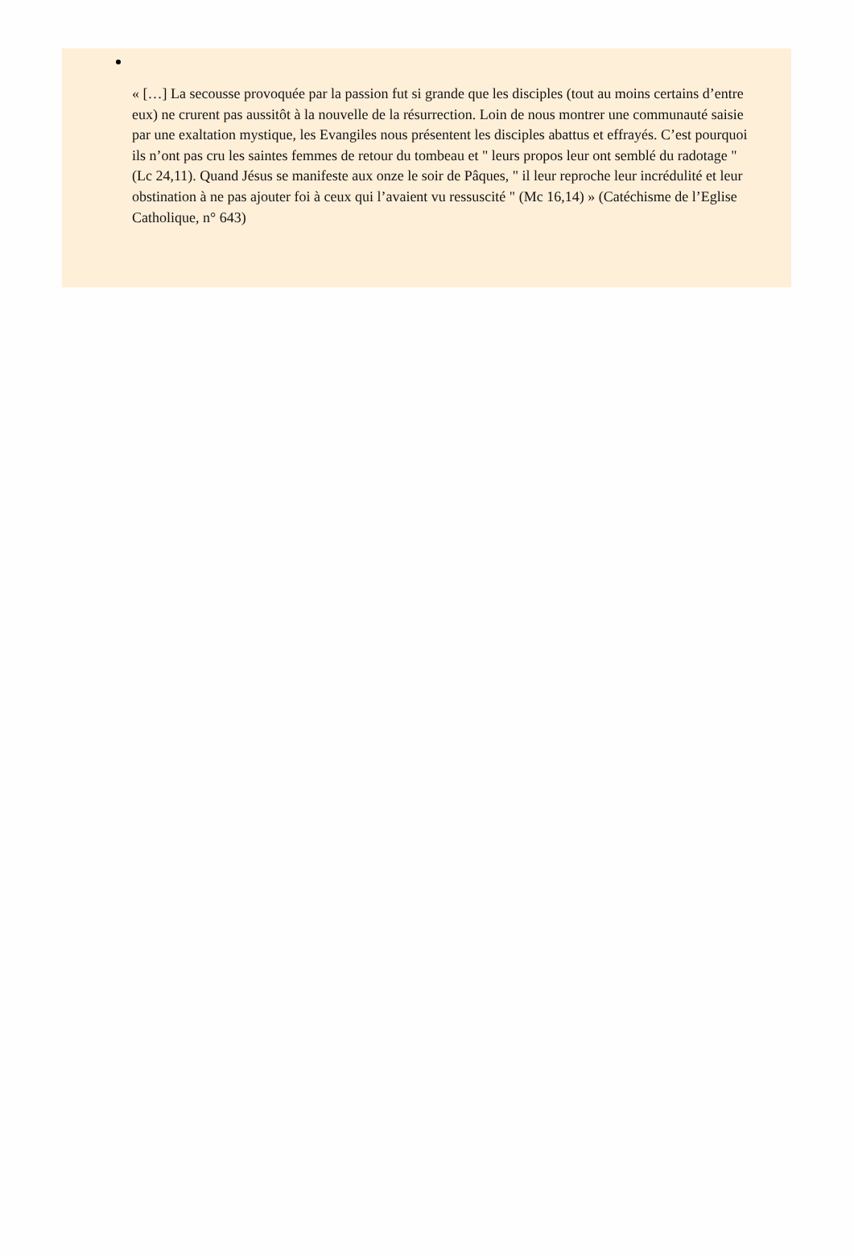« […] La secousse provoquée par la passion fut si grande que les disciples (tout au moins certains d’entre eux) ne crurent pas aussitôt à la nouvelle de la résurrection. Loin de nous montrer une communauté saisie par une exaltation mystique, les Evangiles nous présentent les disciples abattus et effrayés. C’est pourquoi ils n’ont pas cru les saintes femmes de retour du tombeau et " leurs propos leur ont semblé du radotage " (Lc 24,11). Quand Jésus se manifeste aux onze le soir de Pâques, " il leur reproche leur incrédulité et leur obstination à ne pas ajouter foi à ceux qui l’avaient vu ressuscité " (Mc 16,14) » (Catéchisme de l’Eglise Catholique, n° 643)